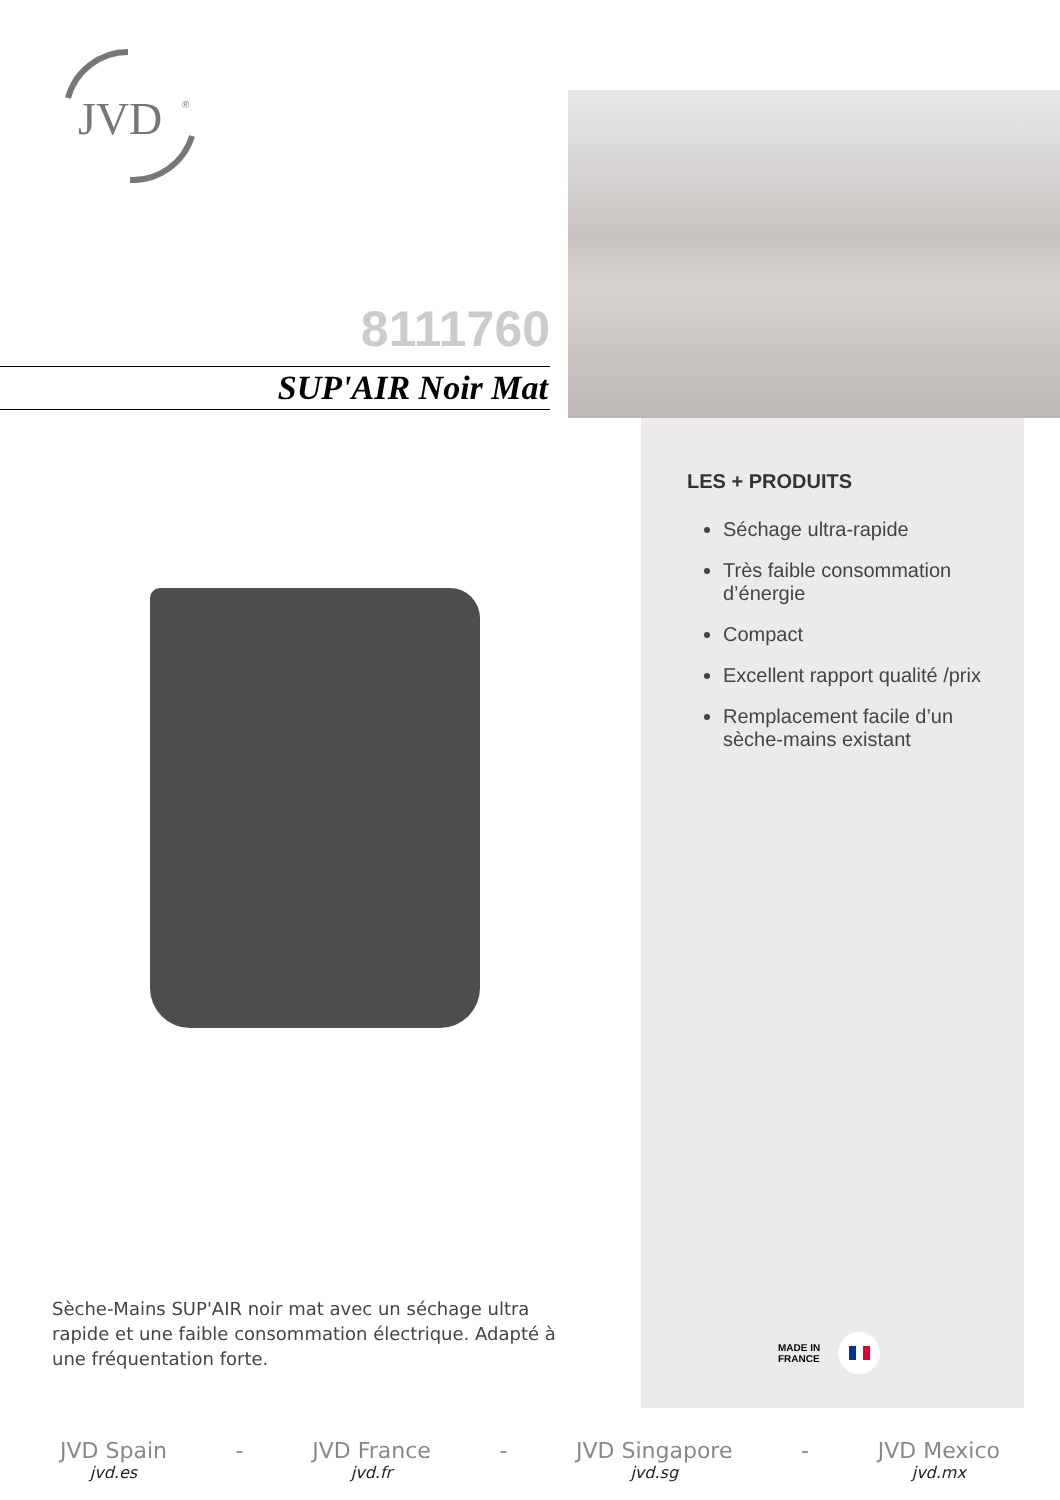JVD
®
8111760
SUP'AIR Noir Mat
Sèche-Mains SUP'AIR noir mat avec un séchage ultra rapide et une faible consommation électrique. Adapté à une fréquentation forte.
LES + PRODUITS
Séchage ultra-rapide
Très faible consommation d’énergie
Compact
Excellent rapport qualité /prix
Remplacement facile d’un sèche-mains existant
MADE IN
FRANCE
JVD Spain
jvd.es
- JVD France
jvd.fr
- JVD Singapore
jvd.sg
- JVD Mexico
jvd.mx